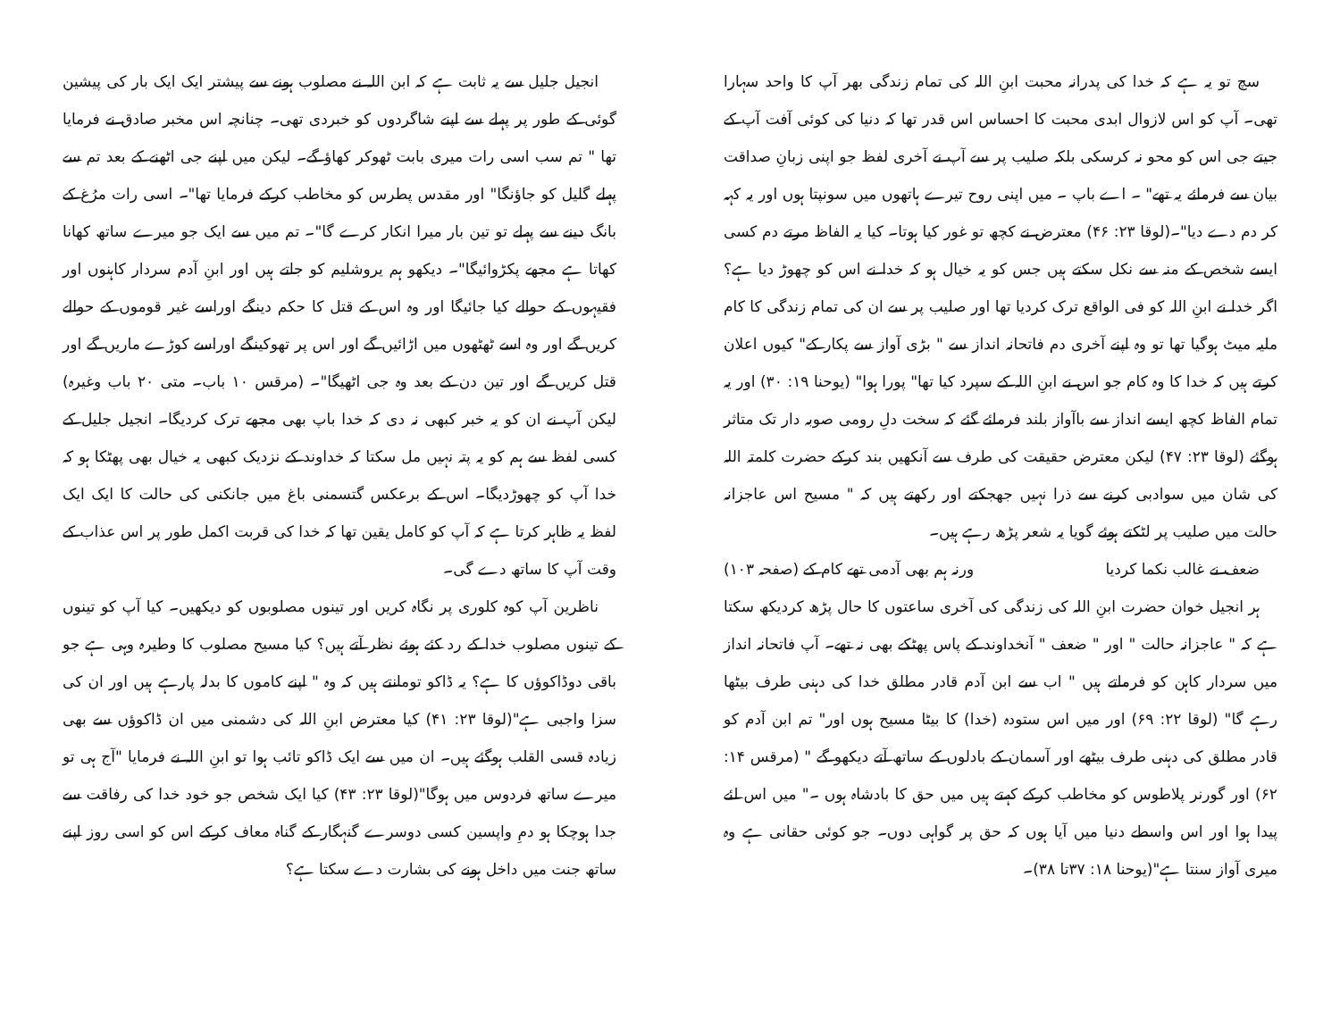انجیل جلیل سے یہ ثابت ہے کہ ابن اللہ نے مصلوب ہونے سے پیشتر ایک ایک بار کی پیشین گوئی کے طور پر پہلے سے اپنے شاگردوں کو خبردی تھی۔ چنانچہ اس مخبر صادق نے فرمایا تھا " تم سب اسی رات میری بابت ٹھوکر کھاؤ گے۔ لیکن میں اپنے جی اٹھنے کے بعد تم سے پہلے گلیل کو جاؤنگا" اور مقدس پطرس کو مخاطب کرکے فرمایا تھا"۔ اسی رات مرُغ کے بانگ دینے سے پہلے تو تین بار میرا انکار کرے گا"۔ تم میں سے ایک جو میرے ساتھ کھانا کھاتا ہے مجھے پکڑوائیگا"۔ دیکھو ہم یروشلیم کو جاتے ہیں اور ابنِ آدم سردار کاہنوں اور فقیہوں کے حوالے کیا جائیگا اور وہ اس کے قتل کا حکم دینگے اوراسے غیر قوموں کے حوالے کریں گے اور وہ اسے ٹھٹھوں میں اڑائیں گے اور اس پر تھوکینگے اوراسے کوڑے ماریں گے اور قتل کریں گے اور تین دن کے بعد وہ جی اٹھیگا"۔ (مرقس ۱۰ باب۔ متی ۲۰ باب وغیرہ) لیکن آپ نے ان کو یہ خبر کبھی نہ دی کہ خدا باپ بھی مجھے ترک کردیگا۔ انجیل جلیل کے کسی لفظ سے ہم کو یہ پتہ نہیں مل سکتا کہ خداوند کے نزدیک کبھی یہ خیال بھی پھٹکا ہو کہ خدا آپ کو چھوڑدیگا۔ اس کے برعکس گتسمنی باغ میں جانکنی کی حالت کا ایک ایک لفظ یہ ظاہر کرتا ہے کہ آپ کو کامل یقین تھا کہ خدا کی قربت اکمل طور پر اس عذاب کے وقت آپ کا ساتھ دے گی۔
ناظرین آپ کوہ کلوری پر نگاہ کریں اور تینوں مصلوبوں کو دیکھیں۔ کیا آپ کو تینوں کے تینوں مصلوب خدا کے رد کئے ہوئے نظر آتے ہیں؟ کیا مسیح مصلوب کا وطیرہ وہی ہے جو باقی دوڈاکوؤں کا ہے؟ یہ ڈاکو تومانتے ہیں کہ وہ " اپنے کاموں کا بدلہ پارہے ہیں اور ان کی سزا واجبی ہے"(لوقا ۲۳: ۴۱) کیا معترض ابنِ اللہ کی دشمنی میں ان ڈاکوؤں سے بھی زیادہ قسی القلب ہوگئے ہیں۔ ان میں سے ایک ڈاکو تائب ہوا تو ابنِ اللہ نے فرمایا "آج ہی تو میرے ساتھ فردوس میں ہوگا"(لوقا ۲۳: ۴۳) کیا ایک شخص جو خود خدا کی رفاقت سے جدا ہوچکا ہو دمِ واپسین کسی دوسرے گنہگار کے گناہ معاف کرکے اس کو اسی روز اپنے ساتھ جنت میں داخل ہونے کی بشارت دے سکتا ہے؟
سچ تو یہ ہے کہ خدا کی پدرانہ محبت ابنِ اللہ کی تمام زندگی بھر آپ کا واحد سہارا تھی۔ آپ کو اس لازوال ابدی محبت کا احساس اس قدر تھا کہ دنیا کی کوئی آفت آپ کے جیتے جی اس کو محو نہ کرسکی بلکہ صلیب پر سے آپ نے آخری لفظ جو اپنی زبانِ صداقت بیان سے فرمائے یہ تھے" ۔ اے باپ ۔ میں اپنی روح تیرے ہاتھوں میں سونپتا ہوں اور یہ کہہ کر دم دے دیا"۔(لوقا ۲۳: ۴۶) معترض نے کچھ تو غور کیا ہوتا۔ کیا یہ الفاظ مرتے دم کسی ایسے شخص کے منہ سے نکل سکتے ہیں جس کو یہ خیال ہو کہ خدا نے اس کو چھوڑ دیا ہے؟ اگر خدا نے ابنِ اللہ کو فی الواقع ترک کردیا تھا اور صلیب پر سے ان کی تمام زندگی کا کام ملیہ میٹ ہوگیا تھا تو وہ اپنے آخری دم فاتحانہ انداز سے " بڑی آواز سے پکار کے" کیوں اعلان کرتے ہیں کہ خدا کا وہ کام جو اس نے ابنِ اللہ کے سپرد کیا تھا" پورا ہوا" (یوحنا ۱۹: ۳۰) اور یہ تمام الفاظ کچھ ایسے انداز سے باآواز بلند فرمائے گئے کہ سخت دلِ رومی صوبہ دار تک متاثر ہوگئے (لوقا ۲۳: ۴۷) لیکن معترض حقیقت کی طرف سے آنکھیں بند کرکے حضرت کلمتہ اللہ کی شان میں سوادبی کرنے سے ذرا نہیں جھجکتے اور رکھتے ہیں کہ " مسیح اس عاجزانہ حالت میں صلیب پر لٹکتے ہوئے گویا یہ شعر پڑھ رہے ہیں۔
ضعف نے غالب نکما کردیا ورنہ ہم بھی آدمی تھے کام کے (صفحہ ۱۰۳)
ہر انجیل خوان حضرت ابنِ اللہ کی زندگی کی آخری ساعتوں کا حال پڑھ کردیکھ سکتا ہے کہ " عاجزانہ حالت " اور " ضعف " آنخداوند کے پاس پھٹکے بھی نہ تھے۔ آپ فاتحانہ انداز میں سردار کاہن کو فرماتے ہیں " اب سے ابن آدم قادر مطلق خدا کی دہنی طرف بیٹھا رہے گا" (لوقا ۲۲: ۶۹) اور میں اس ستودہ (خدا) کا بیٹا مسیح ہوں اور" تم ابن آدم کو قادر مطلق کی دہنی طرف بیٹھے اور آسمان کے بادلوں کے ساتھ آتے دیکھو گے " (مرقس ۱۴: ۶۲) اور گورنر پلاطوس کو مخاطب کرکے کہتے ہیں میں حق کا بادشاہ ہوں ۔" میں اس لئے پیدا ہوا اور اس واسطے دنیا میں آیا ہوں کہ حق پر گواہی دوں۔ جو کوئی حقانی ہے وہ میری آواز سنتا ہے"(یوحنا ۱۸: ۳۷تا ۳۸)۔